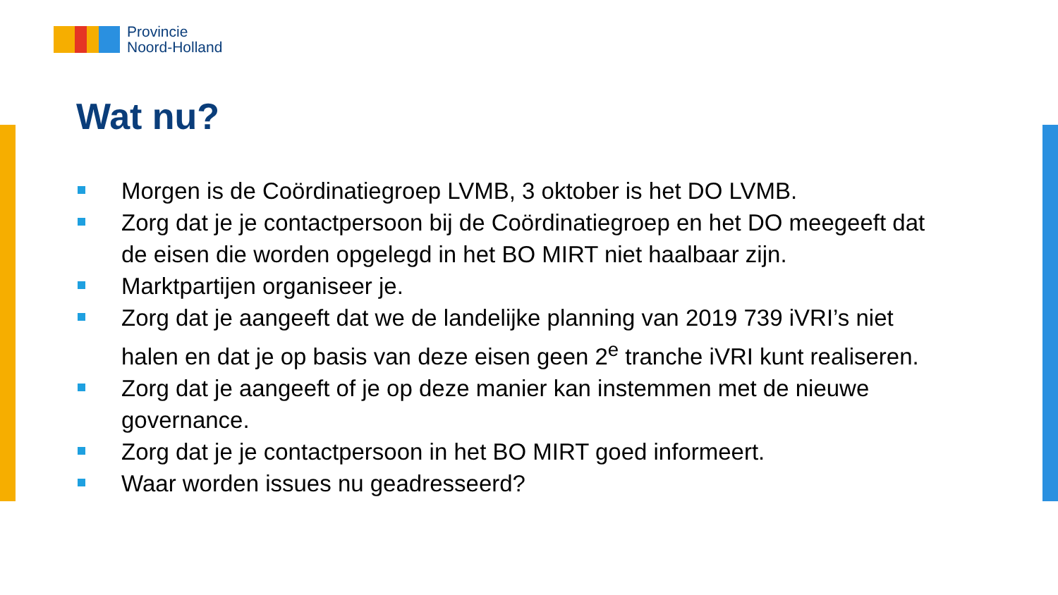Provincie
Noord-Holland
Wat nu?
Morgen is de Coördinatiegroep LVMB, 3 oktober is het DO LVMB.
Zorg dat je je contactpersoon bij de Coördinatiegroep en het DO meegeeft dat de eisen die worden opgelegd in het BO MIRT niet haalbaar zijn.
Marktpartijen organiseer je.
Zorg dat je aangeeft dat we de landelijke planning van 2019 739 iVRI’s niet halen en dat je op basis van deze eisen geen 2<sup>e</sup> tranche iVRI kunt realiseren.
Zorg dat je aangeeft of je op deze manier kan instemmen met de nieuwe governance.
Zorg dat je je contactpersoon in het BO MIRT goed informeert.
Waar worden issues nu geadresseerd?